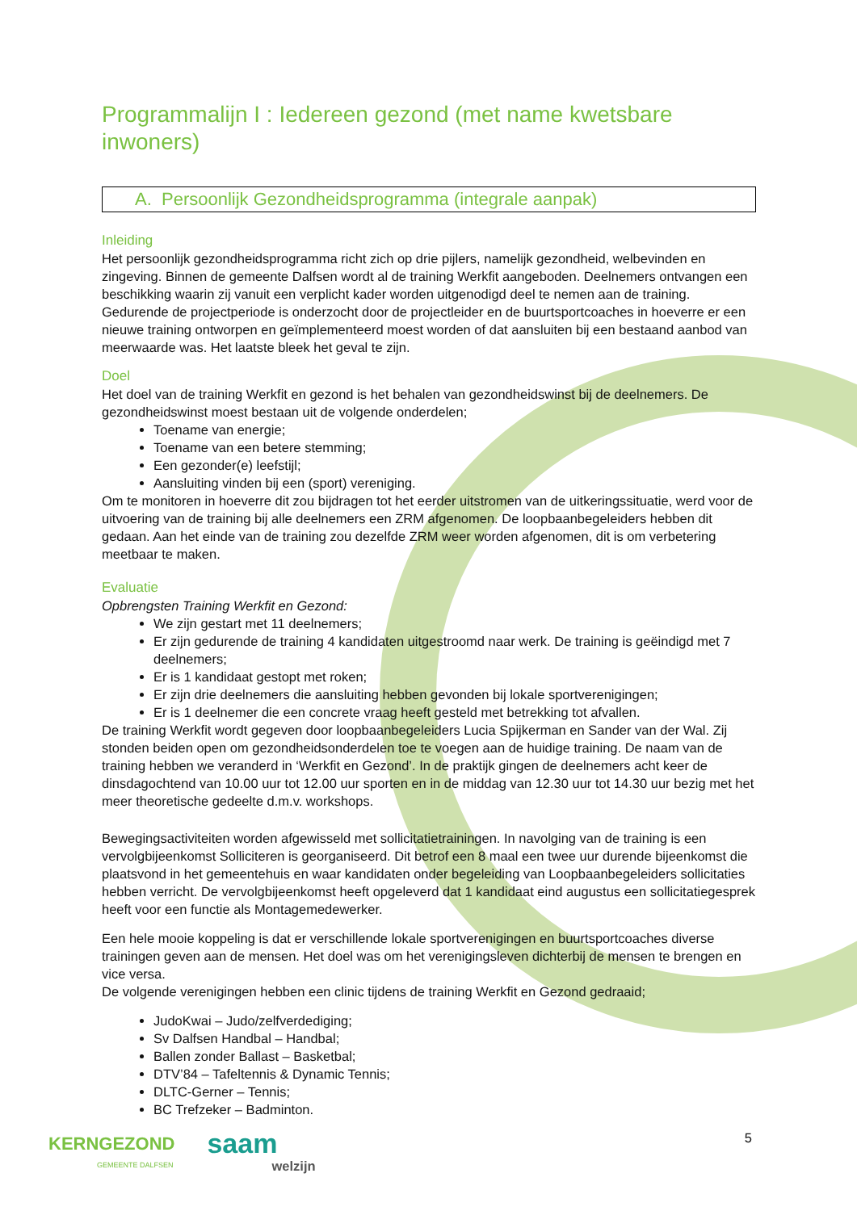Programmalijn I : Iedereen gezond (met name kwetsbare inwoners)
A. Persoonlijk Gezondheidsprogramma (integrale aanpak)
Inleiding
Het persoonlijk gezondheidsprogramma richt zich op drie pijlers, namelijk gezondheid, welbevinden en zingeving. Binnen de gemeente Dalfsen wordt al de training Werkfit aangeboden. Deelnemers ontvangen een beschikking waarin zij vanuit een verplicht kader worden uitgenodigd deel te nemen aan de training. Gedurende de projectperiode is onderzocht door de projectleider en de buurtsportcoaches in hoeverre er een nieuwe training ontworpen en geïmplementeerd moest worden of dat aansluiten bij een bestaand aanbod van meerwaarde was. Het laatste bleek het geval te zijn.
Doel
Het doel van de training Werkfit en gezond is het behalen van gezondheidswinst bij de deelnemers. De gezondheidswinst moest bestaan uit de volgende onderdelen;
Toename van energie;
Toename van een betere stemming;
Een gezonder(e) leefstijl;
Aansluiting vinden bij een (sport) vereniging.
Om te monitoren in hoeverre dit zou bijdragen tot het eerder uitstromen van de uitkeringssituatie, werd voor de uitvoering van de training bij alle deelnemers een ZRM afgenomen. De loopbaanbegeleiders hebben dit gedaan. Aan het einde van de training zou dezelfde ZRM weer worden afgenomen, dit is om verbetering meetbaar te maken.
Evaluatie
Opbrengsten Training Werkfit en Gezond:
We zijn gestart met 11 deelnemers;
Er zijn gedurende de training 4 kandidaten uitgestroomd naar werk. De training is geëindigd met 7 deelnemers;
Er is 1 kandidaat gestopt met roken;
Er zijn drie deelnemers die aansluiting hebben gevonden bij lokale sportverenigingen;
Er is 1 deelnemer die een concrete vraag heeft gesteld met betrekking tot afvallen.
De training Werkfit wordt gegeven door loopbaanbegeleiders Lucia Spijkerman en Sander van der Wal. Zij stonden beiden open om gezondheidsonderdelen toe te voegen aan de huidige training. De naam van de training hebben we veranderd in ‘Werkfit en Gezond’. In de praktijk gingen de deelnemers acht keer de dinsdagochtend van 10.00 uur tot 12.00 uur sporten en in de middag van 12.30 uur tot 14.30 uur bezig met het meer theoretische gedeelte d.m.v. workshops.
Bewegingsactiviteiten worden afgewisseld met sollicitatietrainingen. In navolging van de training is een vervolgbijeenkomst Solliciteren is georganiseerd. Dit betrof een 8 maal een twee uur durende bijeenkomst die plaatsvond in het gemeentehuis en waar kandidaten onder begeleiding van Loopbaanbegeleiders sollicitaties hebben verricht. De vervolgbijeenkomst heeft opgeleverd dat 1 kandidaat eind augustus een sollicitatiegesprek heeft voor een functie als Montagemedewerker.
Een hele mooie koppeling is dat er verschillende lokale sportverenigingen en buurtsportcoaches diverse trainingen geven aan de mensen. Het doel was om het verenigingsleven dichterbij de mensen te brengen en vice versa.
De volgende verenigingen hebben een clinic tijdens de training Werkfit en Gezond gedraaid;
JudoKwai – Judo/zelfverdediging;
Sv Dalfsen Handbal – Handbal;
Ballen zonder Ballast – Basketbal;
DTV’84 – Tafeltennis & Dynamic Tennis;
DLTC-Gerner – Tennis;
BC Trefzeker – Badminton.
KERNGEZOND
GEMEENTE DALFSEN
saam
welzijn
5